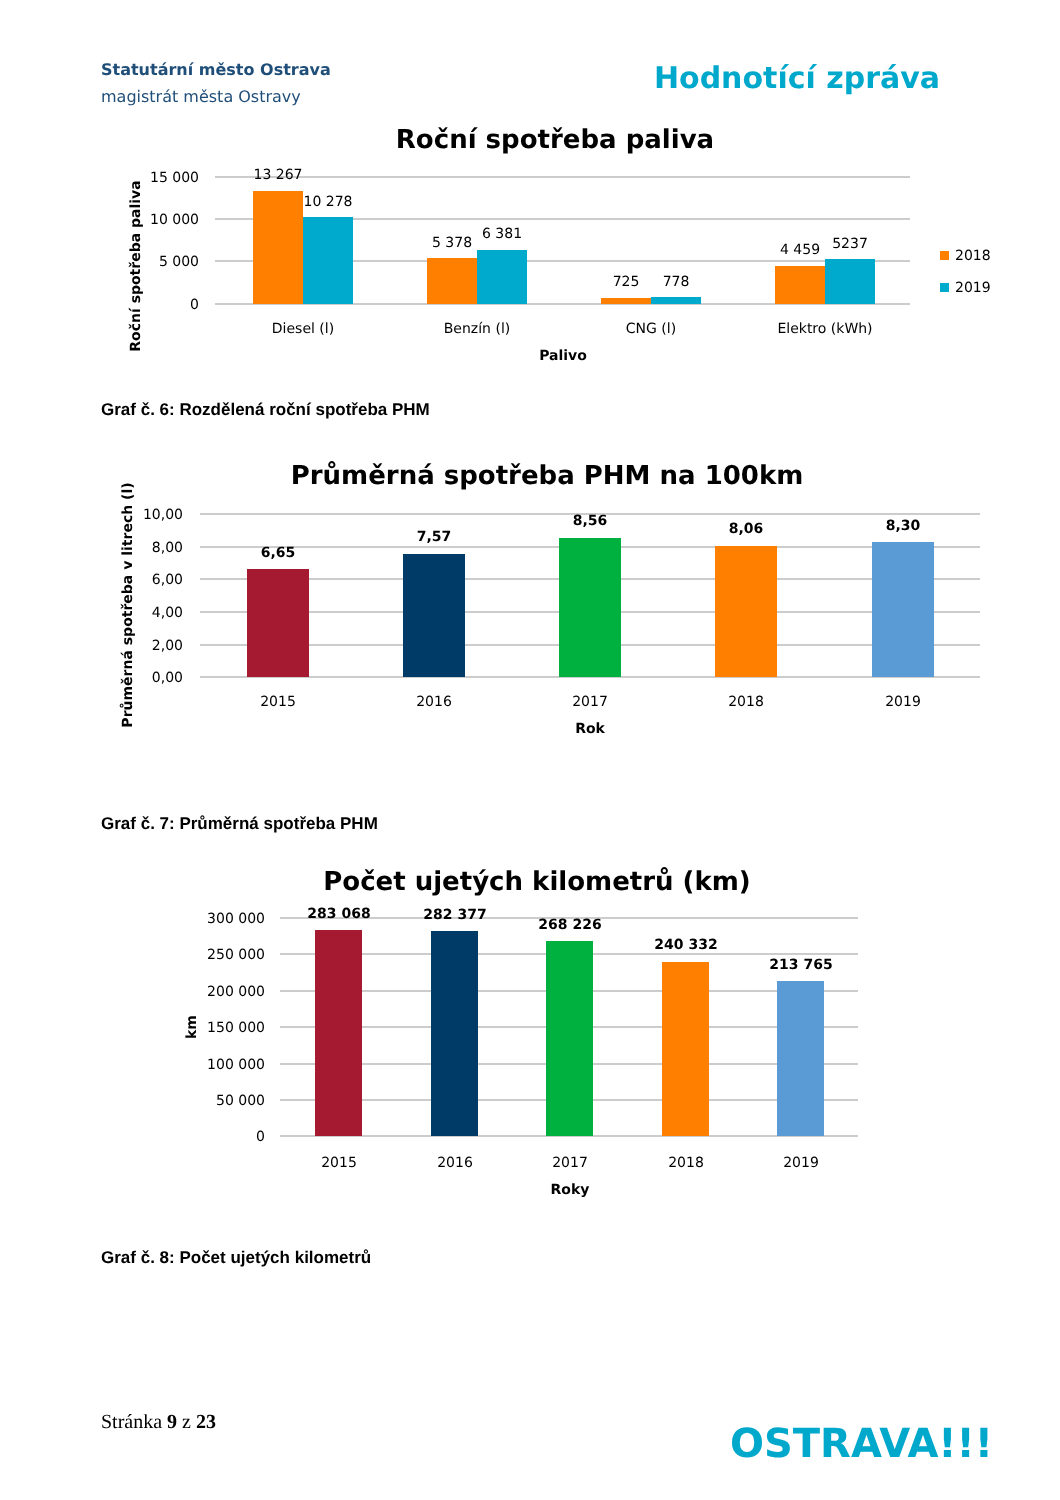Statutární město Ostrava
magistrát města Ostravy
Hodnotící zpráva
Roční spotřeba paliva
15 000
10 000
5 000
0
Roční spotřeba paliva
13 267
10 278
5 378
6 381
725
778
4 459
5237
Diesel (l)
Benzín (l)
CNG (l)
Elektro (kWh)
Palivo
2018
2019
Graf č. 6: Rozdělená roční spotřeba PHM
Průměrná spotřeba PHM na 100km
10,00
8,00
6,00
4,00
2,00
0,00
Průměrná spotřeba v litrech (l)
6,65
7,57
8,56
8,06
8,30
2015
2016
2017
2018
2019
Rok
Graf č. 7: Průměrná spotřeba PHM
Počet ujetých kilometrů (km)
300 000
250 000
200 000
150 000
100 000
50 000
0
km
283 068
282 377
268 226
240 332
213 765
2015
2016
2017
2018
2019
Roky
Graf č. 8: Počet ujetých kilometrů
Stránka 9 z 23 OSTRAVA!!!